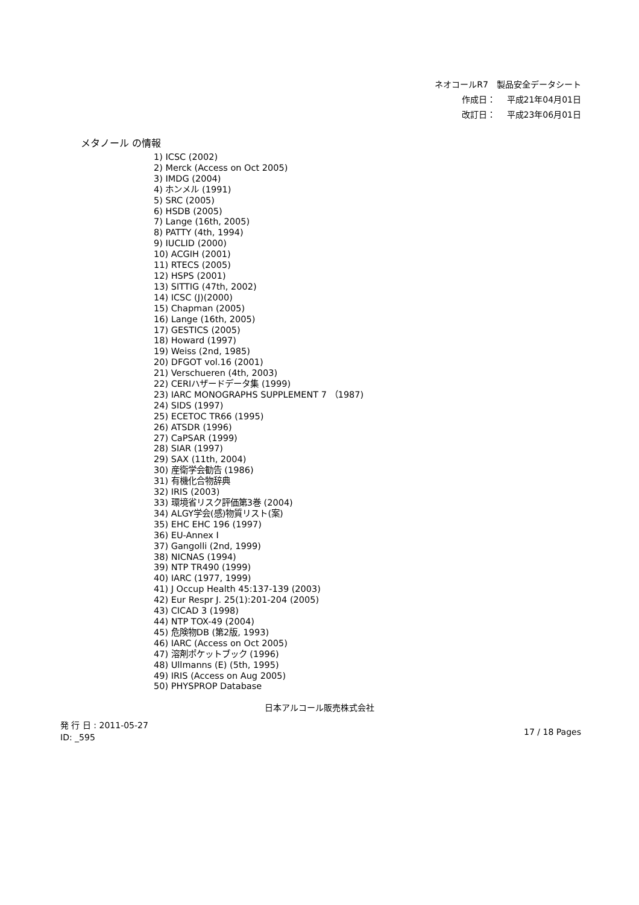ネオコールR7　製品安全データシート
作成日：　 平成21年04月01日
改訂日：　 平成23年06月01日
メタノール の情報
1) ICSC (2002)
2) Merck (Access on Oct 2005)
3) IMDG (2004)
4) ホンメル (1991)
5) SRC (2005)
6) HSDB (2005)
7) Lange (16th, 2005)
8) PATTY (4th, 1994)
9) IUCLID (2000)
10) ACGIH (2001)
11) RTECS (2005)
12) HSPS (2001)
13) SITTIG (47th, 2002)
14) ICSC (J)(2000)
15) Chapman (2005)
16) Lange (16th, 2005)
17) GESTICS (2005)
18) Howard (1997)
19) Weiss (2nd, 1985)
20) DFGOT vol.16 (2001)
21) Verschueren (4th, 2003)
22) CERIハザードデータ集 (1999)
23) IARC MONOGRAPHS SUPPLEMENT 7 （1987)
24) SIDS (1997)
25) ECETOC TR66 (1995)
26) ATSDR (1996)
27) CaPSAR (1999)
28) SIAR (1997)
29) SAX (11th, 2004)
30) 産衛学会勧告 (1986)
31) 有機化合物辞典
32) IRIS (2003)
33) 環境省リスク評価第3巻 (2004)
34) ALGY学会(感)物質リスト(案)
35) EHC EHC 196 (1997)
36) EU-Annex I
37) Gangolli (2nd, 1999)
38) NICNAS (1994)
39) NTP TR490 (1999)
40) IARC (1977, 1999)
41) J Occup Health 45:137-139 (2003)
42) Eur Respr J. 25(1):201-204 (2005)
43) CICAD 3 (1998)
44) NTP TOX-49 (2004)
45) 危険物DB (第2版, 1993)
46) IARC (Access on Oct 2005)
47) 溶剤ポケットブック (1996)
48) Ullmanns (E) (5th, 1995)
49) IRIS (Access on Aug 2005)
50) PHYSPROP Database
日本アルコール販売株式会社
発 行 日 : 2011-05-27
ID: _595
17 / 18 Pages